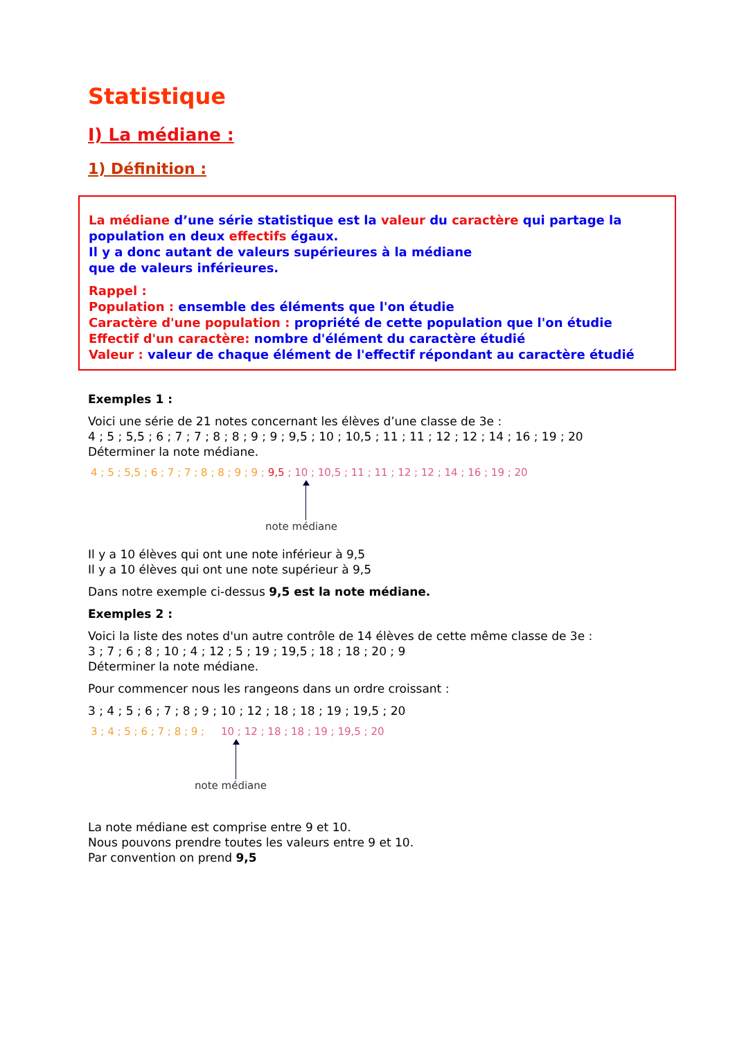Statistique
I) La médiane :
1) Définition :
La médiane d’une série statistique est la valeur du caractère qui partage la population en deux effectifs égaux.
Il y a donc autant de valeurs supérieures à la médiane
que de valeurs inférieures.
Rappel :
Population : ensemble des éléments que l'on étudie
Caractère d'une population : propriété de cette population que l'on étudie
Effectif d'un caractère: nombre d'élément du caractère étudié
Valeur : valeur de chaque élément de l'effectif répondant au caractère étudié
Exemples 1 :
Voici une série de 21 notes concernant les élèves d’une classe de 3e :
4 ; 5 ; 5,5 ; 6 ; 7 ; 7 ; 8 ; 8 ; 9 ; 9 ; 9,5 ; 10 ; 10,5 ; 11 ; 11 ; 12 ; 12 ; 14 ; 16 ; 19 ; 20
Déterminer la note médiane.
4 ; 5 ; 5,5 ; 6 ; 7 ; 7 ; 8 ; 8 ; 9 ; 9 ; 9,5 ; 10 ; 10,5 ; 11 ; 11 ; 12 ; 12 ; 14 ; 16 ; 19 ; 20
note médiane
Il y a 10 élèves qui ont une note inférieur à 9,5
Il y a 10 élèves qui ont une note supérieur à 9,5
Dans notre exemple ci-dessus 9,5 est la note médiane.
Exemples 2 :
Voici la liste des notes d'un autre contrôle de 14 élèves de cette même classe de 3e :
3 ; 7 ; 6 ; 8 ; 10 ; 4 ; 12 ; 5 ; 19 ; 19,5 ; 18 ; 18 ; 20 ; 9
Déterminer la note médiane.
Pour commencer nous les rangeons dans un ordre croissant :
3 ; 4 ; 5 ; 6 ; 7 ; 8 ; 9 ; 10 ; 12 ; 18 ; 18 ; 19 ; 19,5 ; 20
3 ; 4 ; 5 ; 6 ; 7 ; 8 ; 9 ; 10 ; 12 ; 18 ; 18 ; 19 ; 19,5 ; 20
note médiane
La note médiane est comprise entre 9 et 10.
Nous pouvons prendre toutes les valeurs entre 9 et 10.
Par convention on prend 9,5